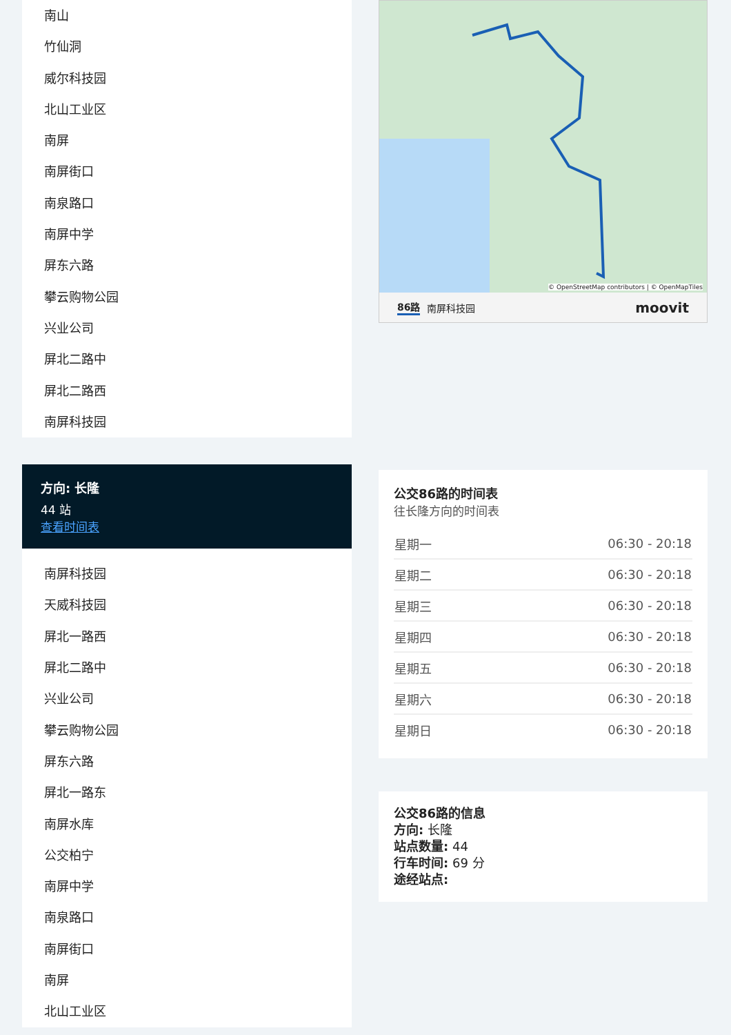南山
竹仙洞
威尔科技园
北山工业区
南屏
南屏街口
南泉路口
南屏中学
屏东六路
攀云购物公园
兴业公司
屏北二路中
屏北二路西
南屏科技园
方向: 长隆
44 站
查看时间表
南屏科技园
天威科技园
屏北一路西
屏北二路中
兴业公司
攀云购物公园
屏东六路
屏北一路东
南屏水库
公交柏宁
南屏中学
南泉路口
南屏街口
南屏
北山工业区
© OpenStreetMap contributors | © OpenMapTiles
86路 南屏科技园 moovit
公交86路的时间表
往长隆方向的时间表
| 星期一 | 06:30 - 20:18 |
| 星期二 | 06:30 - 20:18 |
| 星期三 | 06:30 - 20:18 |
| 星期四 | 06:30 - 20:18 |
| 星期五 | 06:30 - 20:18 |
| 星期六 | 06:30 - 20:18 |
| 星期日 | 06:30 - 20:18 |
公交86路的信息
方向: 长隆
站点数量: 44
行车时间: 69 分
途经站点: